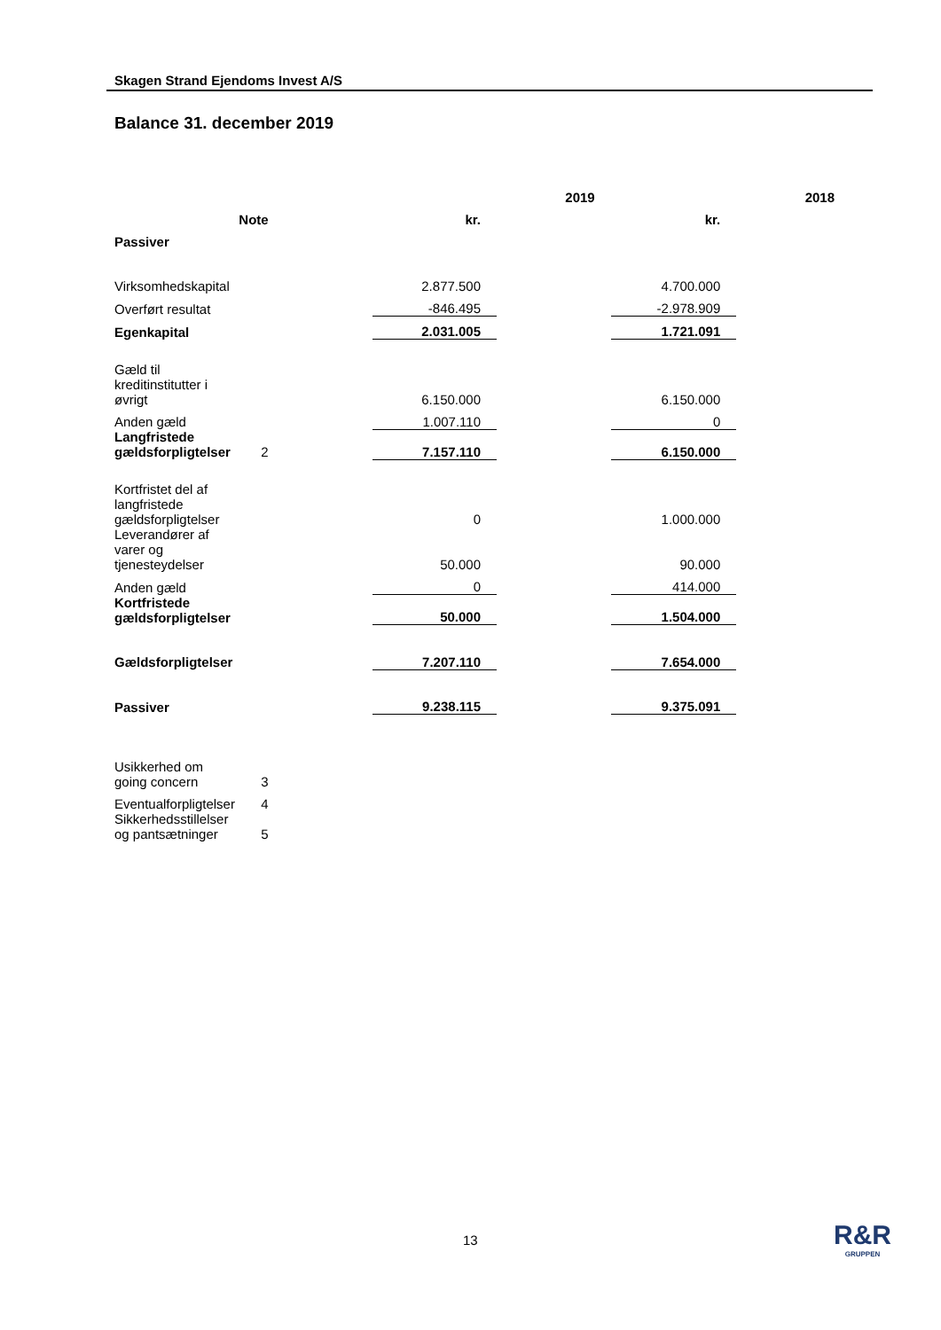Skagen Strand Ejendoms Invest A/S
Balance 31. december 2019
| | | | | 2019 | | 2018 |
| | Note | | kr. | | kr. | |
| Passiver | | | | | | |
| Virksomhedskapital | | | 2.877.500 | | 4.700.000 | |
| Overført resultat | | | -846.495 | | -2.978.909 | |
| Egenkapital | | | 2.031.005 | | 1.721.091 | |
| Gæld til kreditinstitutter i øvrigt | | | 6.150.000 | | 6.150.000 | |
| Anden gæld | | | 1.007.110 | | 0 | |
| Langfristede gældsforpligtelser | 2 | | 7.157.110 | | 6.150.000 | |
| Kortfristet del af langfristede gældsforpligtelser | | | 0 | | 1.000.000 | |
| Leverandører af varer og tjenesteydelser | | | 50.000 | | 90.000 | |
| Anden gæld | | | 0 | | 414.000 | |
| Kortfristede gældsforpligtelser | | | 50.000 | | 1.504.000 | |
| Gældsforpligtelser | | | 7.207.110 | | 7.654.000 | |
| Passiver | | | 9.238.115 | | 9.375.091 | |
| Usikkerhed om going concern | 3 | | | | | |
| Eventualforpligtelser | 4 | | | | | |
| Sikkerhedsstillelser og pantsætninger | 5 | | | | | |
13 R&R
GRUPPEN